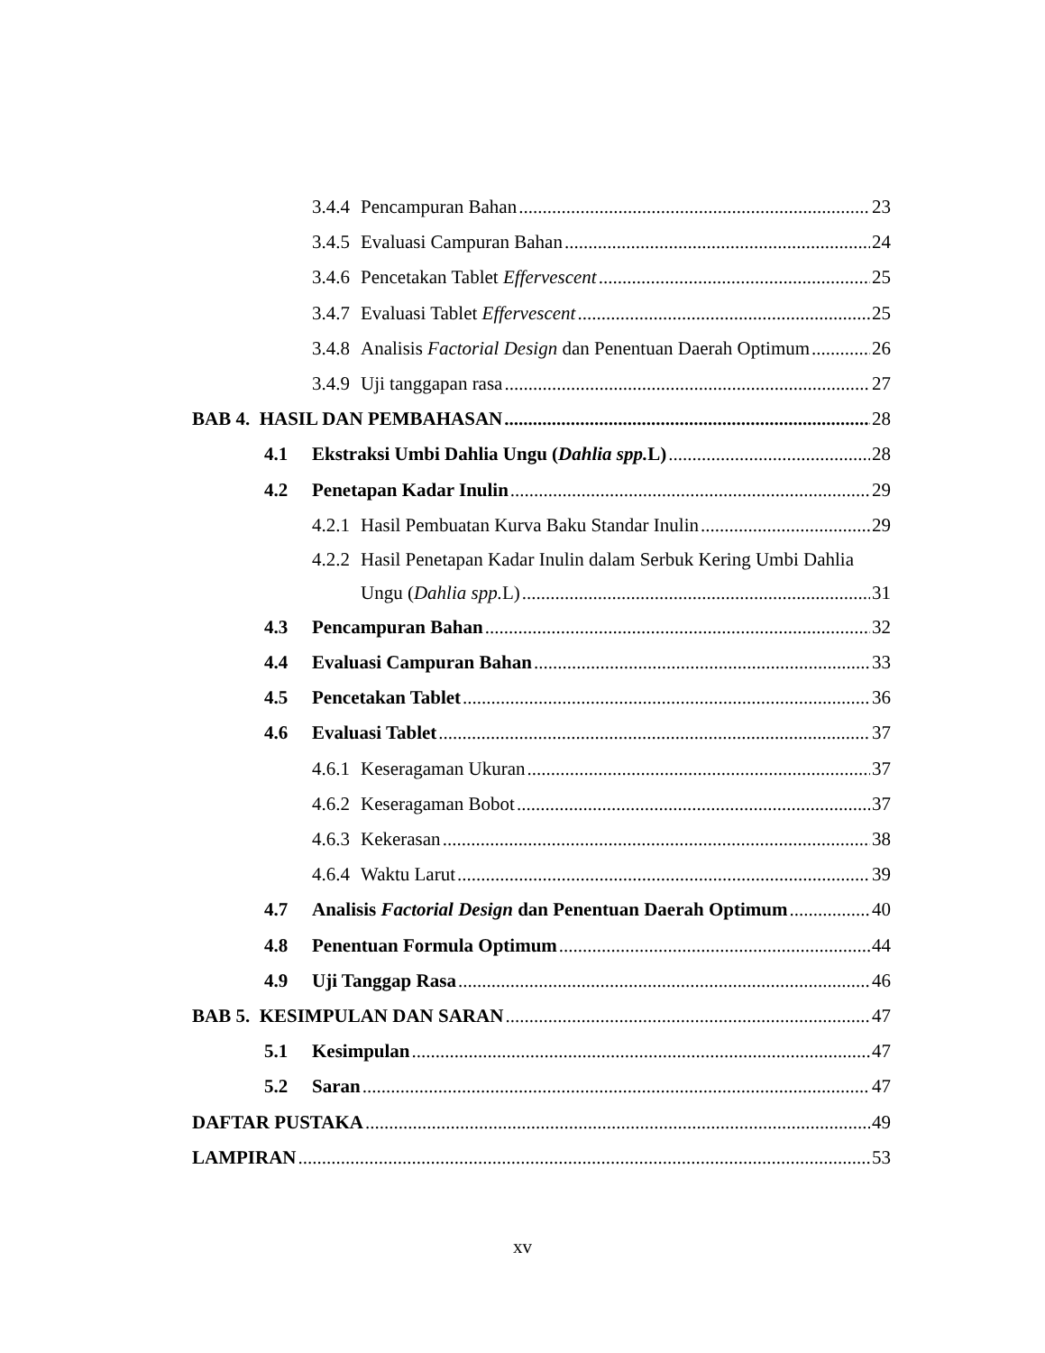3.4.4 Pencampuran Bahan 23
3.4.5 Evaluasi Campuran Bahan 24
3.4.6 Pencetakan Tablet Effervescent 25
3.4.7 Evaluasi Tablet Effervescent 25
3.4.8 Analisis Factorial Design dan Penentuan Daerah Optimum 26
3.4.9 Uji tanggapan rasa 27
BAB 4. HASIL DAN PEMBAHASAN 28
4.1 Ekstraksi Umbi Dahlia Ungu (Dahlia spp. L) 28
4.2 Penetapan Kadar Inulin 29
4.2.1 Hasil Pembuatan Kurva Baku Standar Inulin 29
4.2.2 Hasil Penetapan Kadar Inulin dalam Serbuk Kering Umbi Dahlia
Ungu (Dahlia spp. L) 31
4.3 Pencampuran Bahan 32
4.4 Evaluasi Campuran Bahan 33
4.5 Pencetakan Tablet 36
4.6 Evaluasi Tablet 37
4.6.1 Keseragaman Ukuran 37
4.6.2 Keseragaman Bobot 37
4.6.3 Kekerasan 38
4.6.4 Waktu Larut 39
4.7 Analisis Factorial Design dan Penentuan Daerah Optimum 40
4.8 Penentuan Formula Optimum 44
4.9 Uji Tanggap Rasa 46
BAB 5. KESIMPULAN DAN SARAN 47
5.1 Kesimpulan 47
5.2 Saran 47
DAFTAR PUSTAKA 49
LAMPIRAN 53
xv